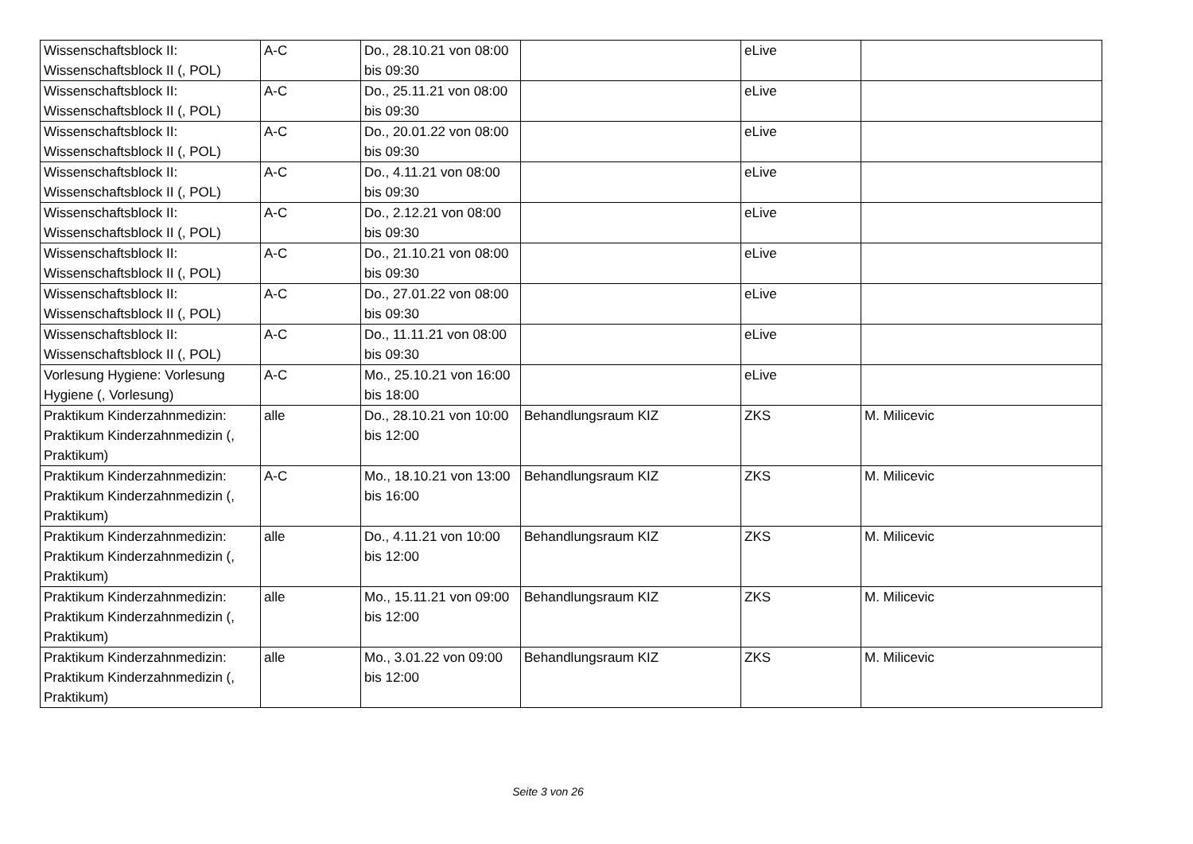| Wissenschaftsblock II: Wissenschaftsblock II (, POL) | A-C | Do., 28.10.21 von 08:00 bis 09:30 | | eLive | |
| Wissenschaftsblock II: Wissenschaftsblock II (, POL) | A-C | Do., 25.11.21 von 08:00 bis 09:30 | | eLive | |
| Wissenschaftsblock II: Wissenschaftsblock II (, POL) | A-C | Do., 20.01.22 von 08:00 bis 09:30 | | eLive | |
| Wissenschaftsblock II: Wissenschaftsblock II (, POL) | A-C | Do., 4.11.21 von 08:00 bis 09:30 | | eLive | |
| Wissenschaftsblock II: Wissenschaftsblock II (, POL) | A-C | Do., 2.12.21 von 08:00 bis 09:30 | | eLive | |
| Wissenschaftsblock II: Wissenschaftsblock II (, POL) | A-C | Do., 21.10.21 von 08:00 bis 09:30 | | eLive | |
| Wissenschaftsblock II: Wissenschaftsblock II (, POL) | A-C | Do., 27.01.22 von 08:00 bis 09:30 | | eLive | |
| Wissenschaftsblock II: Wissenschaftsblock II (, POL) | A-C | Do., 11.11.21 von 08:00 bis 09:30 | | eLive | |
| Vorlesung Hygiene: Vorlesung Hygiene (, Vorlesung) | A-C | Mo., 25.10.21 von 16:00 bis 18:00 | | eLive | |
| Praktikum Kinderzahnmedizin: Praktikum Kinderzahnmedizin (, Praktikum) | alle | Do., 28.10.21 von 10:00 bis 12:00 | Behandlungsraum KIZ | ZKS | M. Milicevic |
| Praktikum Kinderzahnmedizin: Praktikum Kinderzahnmedizin (, Praktikum) | A-C | Mo., 18.10.21 von 13:00 bis 16:00 | Behandlungsraum KIZ | ZKS | M. Milicevic |
| Praktikum Kinderzahnmedizin: Praktikum Kinderzahnmedizin (, Praktikum) | alle | Do., 4.11.21 von 10:00 bis 12:00 | Behandlungsraum KIZ | ZKS | M. Milicevic |
| Praktikum Kinderzahnmedizin: Praktikum Kinderzahnmedizin (, Praktikum) | alle | Mo., 15.11.21 von 09:00 bis 12:00 | Behandlungsraum KIZ | ZKS | M. Milicevic |
| Praktikum Kinderzahnmedizin: Praktikum Kinderzahnmedizin (, Praktikum) | alle | Mo., 3.01.22 von 09:00 bis 12:00 | Behandlungsraum KIZ | ZKS | M. Milicevic |
Seite 3 von 26